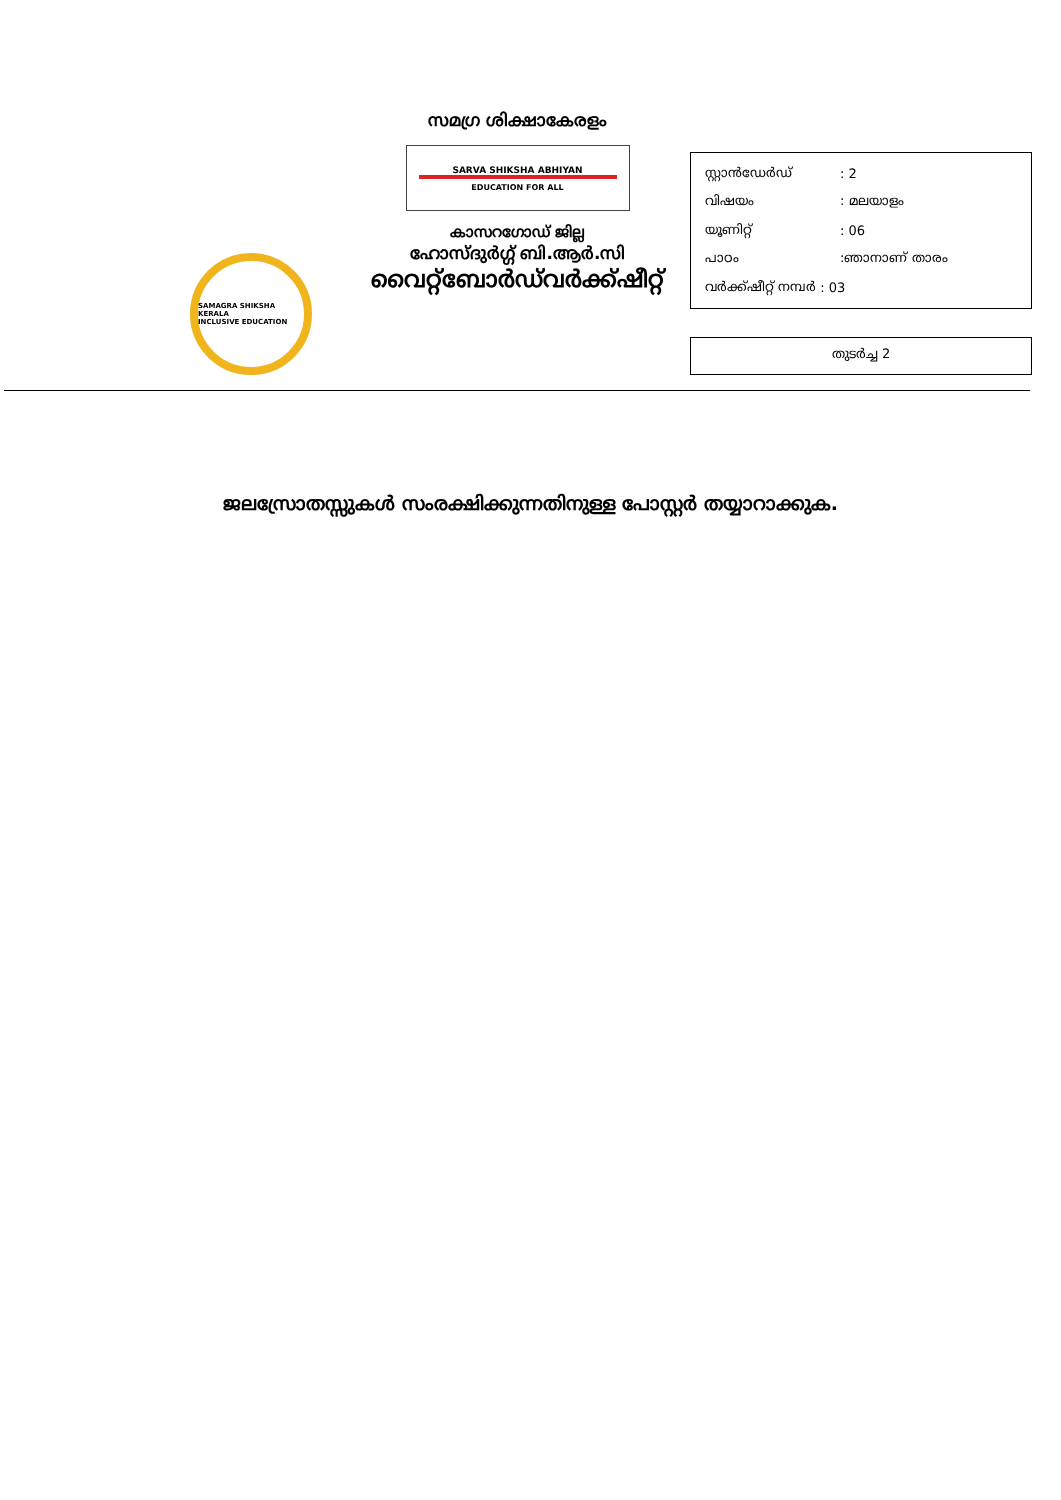SAMAGRA SHIKSHA KERALA
INCLUSIVE EDUCATION
സമഗ്ര ശിക്ഷാകേരളം
SARVA SHIKSHA ABHIYAN
EDUCATION FOR ALL
കാസറഗോഡ് ജില്ല
ഹോസ്ദുർഗ്ഗ് ബി.ആർ.സി
വൈറ്റ്ബോർഡ്‌വർക്ക്ഷീറ്റ്
സ്റ്റാൻഡേർഡ്: 2
വിഷയം: മലയാളം
യൂണിറ്റ്: 06
പാഠം:ഞാനാണ് താരം
വർക്ക്ഷീറ്റ് നമ്പർ : 03
തുടർച്ച 2
ജലസ്രോതസ്സുകൾ സംരക്ഷിക്കുന്നതിനുള്ള പോസ്റ്റർ തയ്യാറാക്കുക.